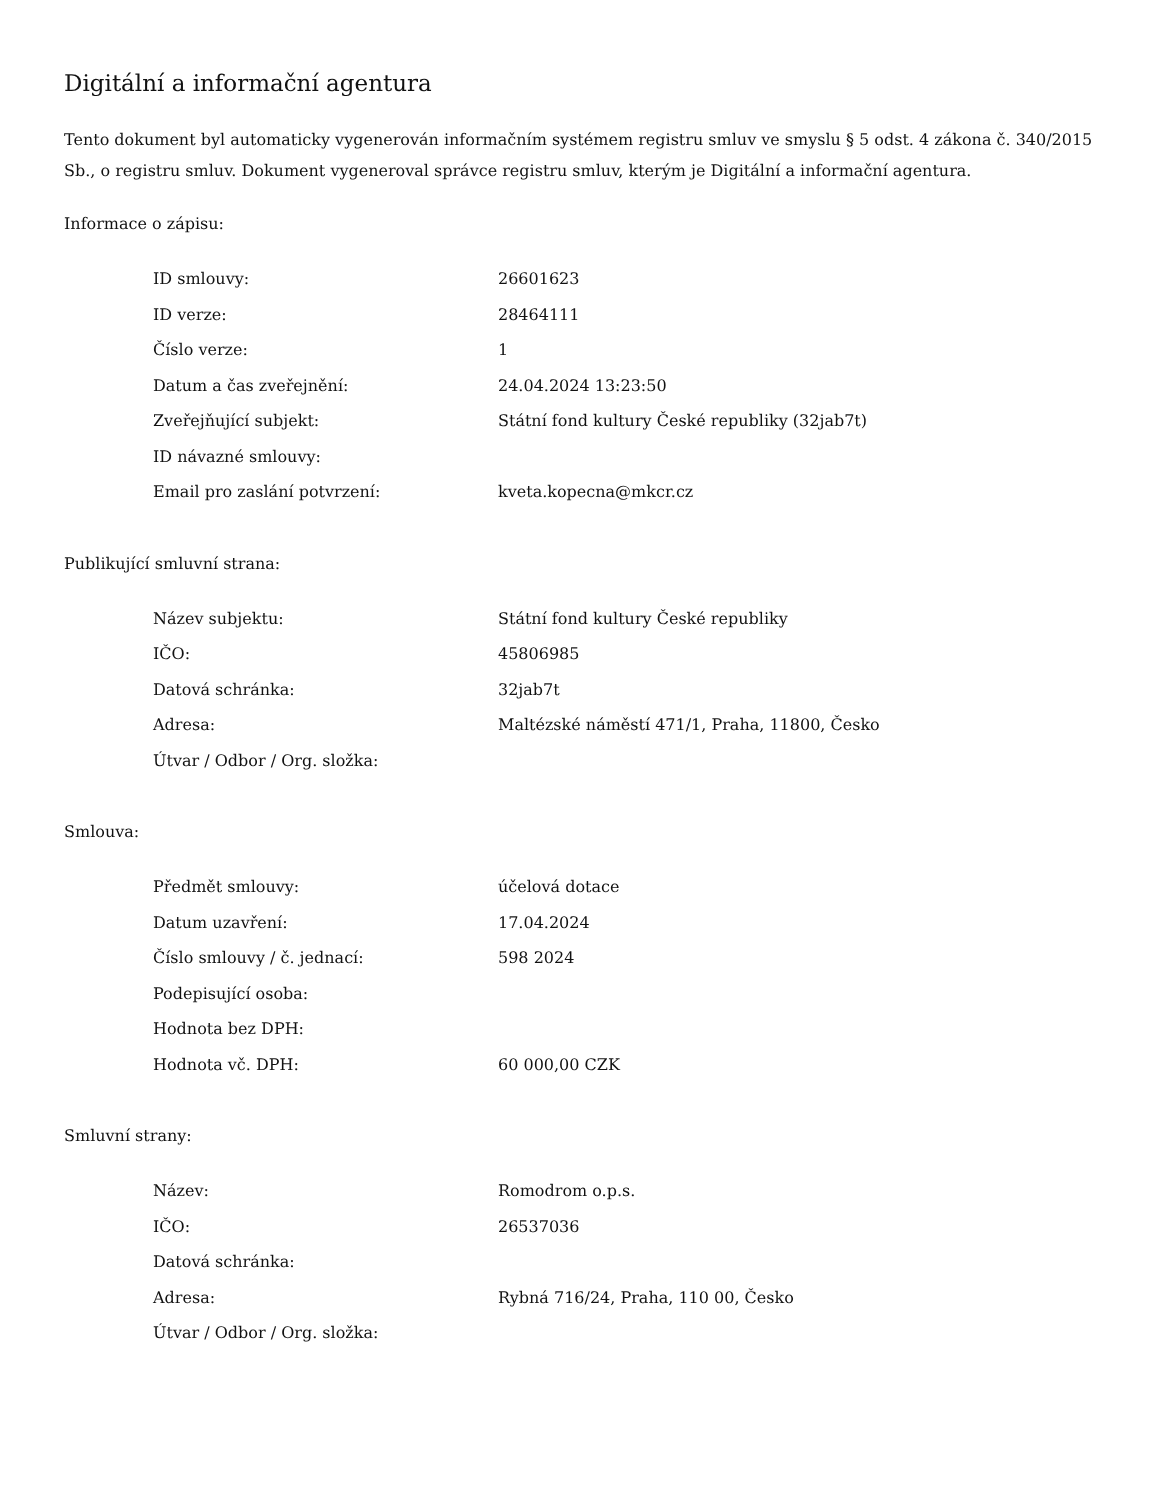Digitální a informační agentura
Tento dokument byl automaticky vygenerován informačním systémem registru smluv ve smyslu § 5 odst. 4 zákona č. 340/2015 Sb., o registru smluv. Dokument vygeneroval správce registru smluv, kterým je Digitální a informační agentura.
Informace o zápisu:
| ID smlouvy: | 26601623 |
| ID verze: | 28464111 |
| Číslo verze: | 1 |
| Datum a čas zveřejnění: | 24.04.2024 13:23:50 |
| Zveřejňující subjekt: | Státní fond kultury České republiky (32jab7t) |
| ID návazné smlouvy: | |
| Email pro zaslání potvrzení: | kveta.kopecna@mkcr.cz |
Publikující smluvní strana:
| Název subjektu: | Státní fond kultury České republiky |
| IČO: | 45806985 |
| Datová schránka: | 32jab7t |
| Adresa: | Maltézské náměstí 471/1, Praha, 11800, Česko |
| Útvar / Odbor / Org. složka: | |
Smlouva:
| Předmět smlouvy: | účelová dotace |
| Datum uzavření: | 17.04.2024 |
| Číslo smlouvy / č. jednací: | 598 2024 |
| Podepisující osoba: | |
| Hodnota bez DPH: | |
| Hodnota vč. DPH: | 60 000,00 CZK |
Smluvní strany:
| Název: | Romodrom o.p.s. |
| IČO: | 26537036 |
| Datová schránka: | |
| Adresa: | Rybná 716/24, Praha, 110 00, Česko |
| Útvar / Odbor / Org. složka: | |